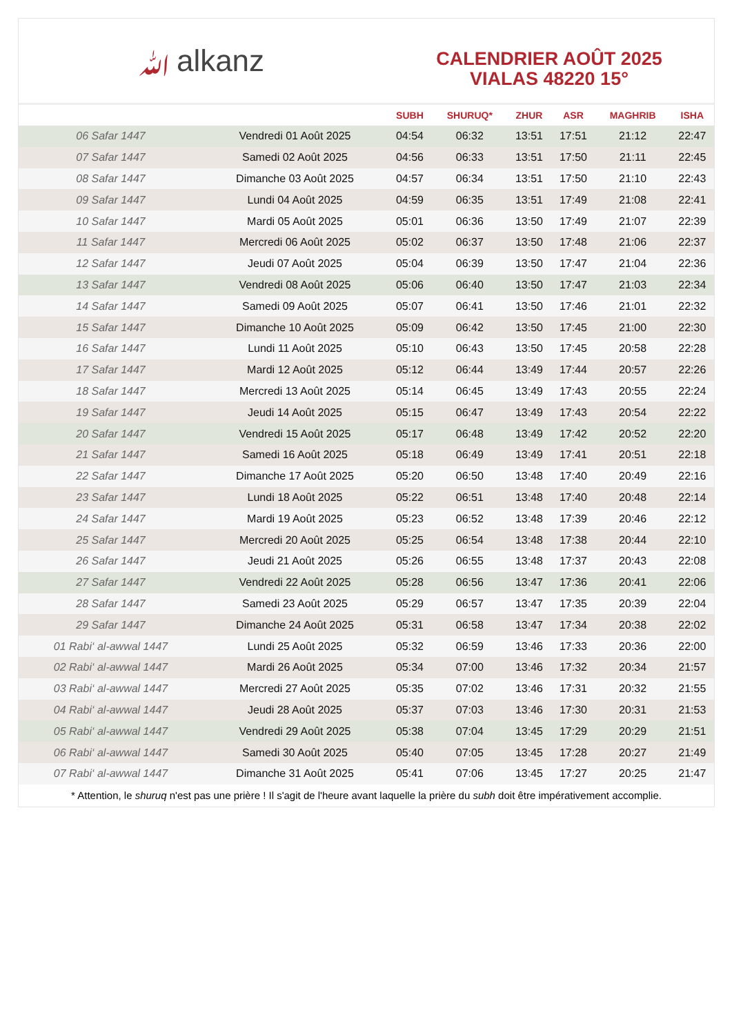ﷲalkanz
CALENDRIER AOÛT 2025
VIALAS 48220 15°
| | | SUBH | SHURUQ* | ZHUR | ASR | MAGHRIB | ISHA |
| --- | --- | --- | --- | --- | --- | --- | --- |
| 06 Safar 1447 | Vendredi 01 Août 2025 | 04:54 | 06:32 | 13:51 | 17:51 | 21:12 | 22:47 |
| 07 Safar 1447 | Samedi 02 Août 2025 | 04:56 | 06:33 | 13:51 | 17:50 | 21:11 | 22:45 |
| 08 Safar 1447 | Dimanche 03 Août 2025 | 04:57 | 06:34 | 13:51 | 17:50 | 21:10 | 22:43 |
| 09 Safar 1447 | Lundi 04 Août 2025 | 04:59 | 06:35 | 13:51 | 17:49 | 21:08 | 22:41 |
| 10 Safar 1447 | Mardi 05 Août 2025 | 05:01 | 06:36 | 13:50 | 17:49 | 21:07 | 22:39 |
| 11 Safar 1447 | Mercredi 06 Août 2025 | 05:02 | 06:37 | 13:50 | 17:48 | 21:06 | 22:37 |
| 12 Safar 1447 | Jeudi 07 Août 2025 | 05:04 | 06:39 | 13:50 | 17:47 | 21:04 | 22:36 |
| 13 Safar 1447 | Vendredi 08 Août 2025 | 05:06 | 06:40 | 13:50 | 17:47 | 21:03 | 22:34 |
| 14 Safar 1447 | Samedi 09 Août 2025 | 05:07 | 06:41 | 13:50 | 17:46 | 21:01 | 22:32 |
| 15 Safar 1447 | Dimanche 10 Août 2025 | 05:09 | 06:42 | 13:50 | 17:45 | 21:00 | 22:30 |
| 16 Safar 1447 | Lundi 11 Août 2025 | 05:10 | 06:43 | 13:50 | 17:45 | 20:58 | 22:28 |
| 17 Safar 1447 | Mardi 12 Août 2025 | 05:12 | 06:44 | 13:49 | 17:44 | 20:57 | 22:26 |
| 18 Safar 1447 | Mercredi 13 Août 2025 | 05:14 | 06:45 | 13:49 | 17:43 | 20:55 | 22:24 |
| 19 Safar 1447 | Jeudi 14 Août 2025 | 05:15 | 06:47 | 13:49 | 17:43 | 20:54 | 22:22 |
| 20 Safar 1447 | Vendredi 15 Août 2025 | 05:17 | 06:48 | 13:49 | 17:42 | 20:52 | 22:20 |
| 21 Safar 1447 | Samedi 16 Août 2025 | 05:18 | 06:49 | 13:49 | 17:41 | 20:51 | 22:18 |
| 22 Safar 1447 | Dimanche 17 Août 2025 | 05:20 | 06:50 | 13:48 | 17:40 | 20:49 | 22:16 |
| 23 Safar 1447 | Lundi 18 Août 2025 | 05:22 | 06:51 | 13:48 | 17:40 | 20:48 | 22:14 |
| 24 Safar 1447 | Mardi 19 Août 2025 | 05:23 | 06:52 | 13:48 | 17:39 | 20:46 | 22:12 |
| 25 Safar 1447 | Mercredi 20 Août 2025 | 05:25 | 06:54 | 13:48 | 17:38 | 20:44 | 22:10 |
| 26 Safar 1447 | Jeudi 21 Août 2025 | 05:26 | 06:55 | 13:48 | 17:37 | 20:43 | 22:08 |
| 27 Safar 1447 | Vendredi 22 Août 2025 | 05:28 | 06:56 | 13:47 | 17:36 | 20:41 | 22:06 |
| 28 Safar 1447 | Samedi 23 Août 2025 | 05:29 | 06:57 | 13:47 | 17:35 | 20:39 | 22:04 |
| 29 Safar 1447 | Dimanche 24 Août 2025 | 05:31 | 06:58 | 13:47 | 17:34 | 20:38 | 22:02 |
| 01 Rabi‘ al-awwal 1447 | Lundi 25 Août 2025 | 05:32 | 06:59 | 13:46 | 17:33 | 20:36 | 22:00 |
| 02 Rabi‘ al-awwal 1447 | Mardi 26 Août 2025 | 05:34 | 07:00 | 13:46 | 17:32 | 20:34 | 21:57 |
| 03 Rabi‘ al-awwal 1447 | Mercredi 27 Août 2025 | 05:35 | 07:02 | 13:46 | 17:31 | 20:32 | 21:55 |
| 04 Rabi‘ al-awwal 1447 | Jeudi 28 Août 2025 | 05:37 | 07:03 | 13:46 | 17:30 | 20:31 | 21:53 |
| 05 Rabi‘ al-awwal 1447 | Vendredi 29 Août 2025 | 05:38 | 07:04 | 13:45 | 17:29 | 20:29 | 21:51 |
| 06 Rabi‘ al-awwal 1447 | Samedi 30 Août 2025 | 05:40 | 07:05 | 13:45 | 17:28 | 20:27 | 21:49 |
| 07 Rabi‘ al-awwal 1447 | Dimanche 31 Août 2025 | 05:41 | 07:06 | 13:45 | 17:27 | 20:25 | 21:47 |
* Attention, le shuruq n'est pas une prière ! Il s'agit de l'heure avant laquelle la prière du subh doit être impérativement accomplie.